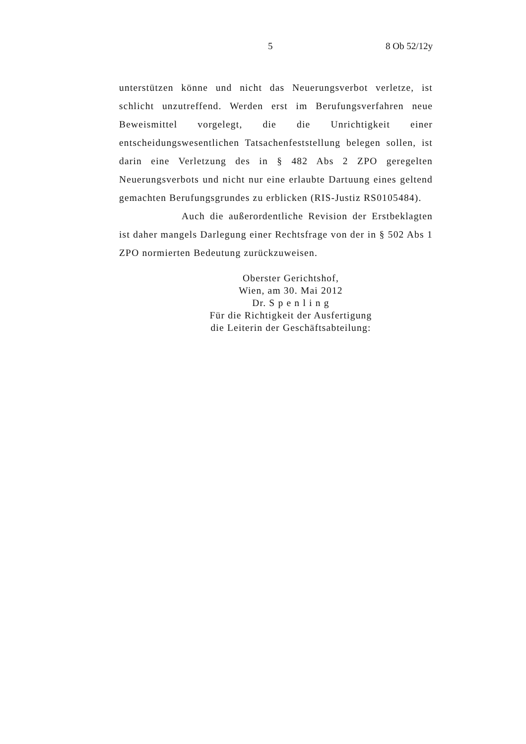5 8 Ob 52/12y
unterstützen könne und nicht das Neuerungsverbot verletze, ist schlicht unzutreffend. Werden erst im Berufungsverfahren neue Beweismittel vorgelegt, die die Unrichtigkeit einer entscheidungswesentlichen Tatsachenfeststellung belegen sollen, ist darin eine Verletzung des in § 482 Abs 2 ZPO geregelten Neuerungsverbots und nicht nur eine erlaubte Dartuung eines geltend gemachten Berufungsgrundes zu erblicken (RIS-Justiz RS0105484).
Auch die außerordentliche Revision der Erstbeklagten ist daher mangels Darlegung einer Rechtsfrage von der in § 502 Abs 1 ZPO normierten Bedeutung zurückzuweisen.
Oberster Gerichtshof,
Wien, am 30. Mai 2012
Dr. S p e n l i n g
Für die Richtigkeit der Ausfertigung
die Leiterin der Geschäftsabteilung: